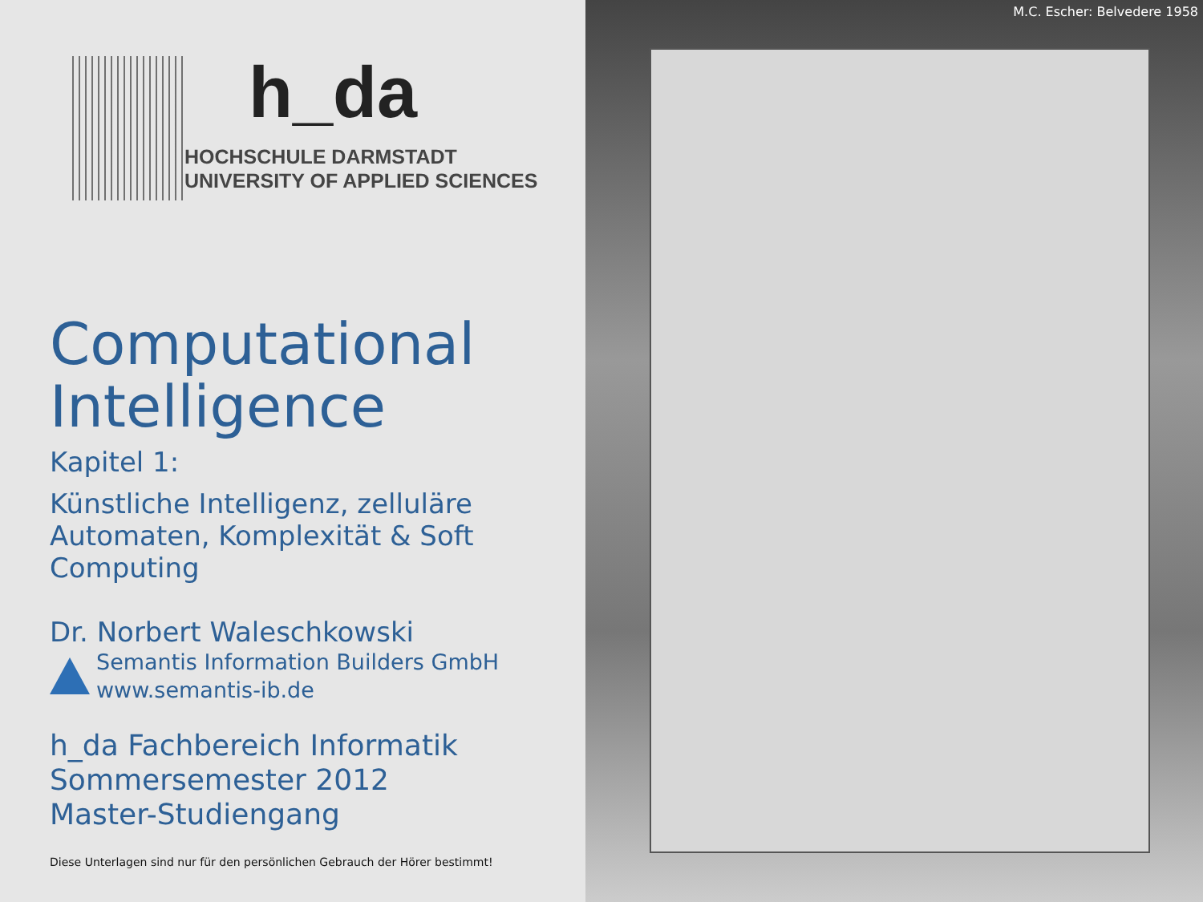h_da
HOCHSCHULE DARMSTADT
UNIVERSITY OF APPLIED SCIENCES
Computational Intelligence
Kapitel 1:
Künstliche Intelligenz, zelluläre Automaten, Komplexität & Soft Computing
Dr. Norbert Waleschkowski
Semantis Information Builders GmbH
www.semantis-ib.de
h_da Fachbereich Informatik
Sommersemester 2012
Master-Studiengang
Diese Unterlagen sind nur für den persönlichen Gebrauch der Hörer bestimmt!
M.C. Escher: Belvedere 1958